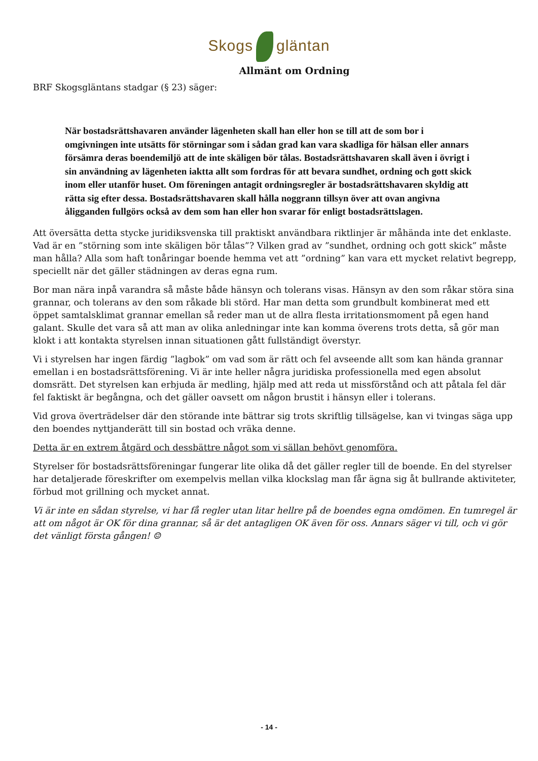Skogs gläntan
Allmänt om Ordning
BRF Skogsgläntans stadgar (§ 23) säger:
När bostadsrättshavaren använder lägenheten skall han eller hon se till att de som bor i omgivningen inte utsätts för störningar som i sådan grad kan vara skadliga för hälsan eller annars försämra deras boendemiljö att de inte skäligen bör tålas. Bostadsrättshavaren skall även i övrigt i sin användning av lägenheten iaktta allt som fordras för att bevara sundhet, ordning och gott skick inom eller utanför huset. Om föreningen antagit ordningsregler är bostadsrättshavaren skyldig att rätta sig efter dessa. Bostadsrättshavaren skall hålla noggrann tillsyn över att ovan angivna åligganden fullgörs också av dem som han eller hon svarar för enligt bostadsrättslagen.
Att översätta detta stycke juridiksvenska till praktiskt användbara riktlinjer är måhända inte det enklaste. Vad är en ”störning som inte skäligen bör tålas”? Vilken grad av ”sundhet, ordning och gott skick” måste man hålla? Alla som haft tonåringar boende hemma vet att ”ordning” kan vara ett mycket relativt begrepp, speciellt när det gäller städningen av deras egna rum.
Bor man nära inpå varandra så måste både hänsyn och tolerans visas. Hänsyn av den som råkar störa sina grannar, och tolerans av den som råkade bli störd. Har man detta som grundbult kombinerat med ett öppet samtalsklimat grannar emellan så reder man ut de allra flesta irritationsmoment på egen hand galant. Skulle det vara så att man av olika anledningar inte kan komma överens trots detta, så gör man klokt i att kontakta styrelsen innan situationen gått fullständigt överstyr.
Vi i styrelsen har ingen färdig ”lagbok” om vad som är rätt och fel avseende allt som kan hända grannar emellan i en bostadsrättsförening. Vi är inte heller några juridiska professionella med egen absolut domsrätt. Det styrelsen kan erbjuda är medling, hjälp med att reda ut missförstånd och att påtala fel där fel faktiskt är begångna, och det gäller oavsett om någon brustit i hänsyn eller i tolerans.
Vid grova överträdelser där den störande inte bättrar sig trots skriftlig tillsägelse, kan vi tvingas säga upp den boendes nyttjanderätt till sin bostad och vräka denne.
Detta är en extrem åtgärd och dessbättre något som vi sällan behövt genomföra.
Styrelser för bostadsrättsföreningar fungerar lite olika då det gäller regler till de boende. En del styrelser har detaljerade föreskrifter om exempelvis mellan vilka klockslag man får ägna sig åt bullrande aktiviteter, förbud mot grillning och mycket annat.
Vi är inte en sådan styrelse, vi har få regler utan litar hellre på de boendes egna omdömen. En tumregel är att om något är OK för dina grannar, så är det antagligen OK även för oss. Annars säger vi till, och vi gör det vänligt första gången! ☺
- 14 -